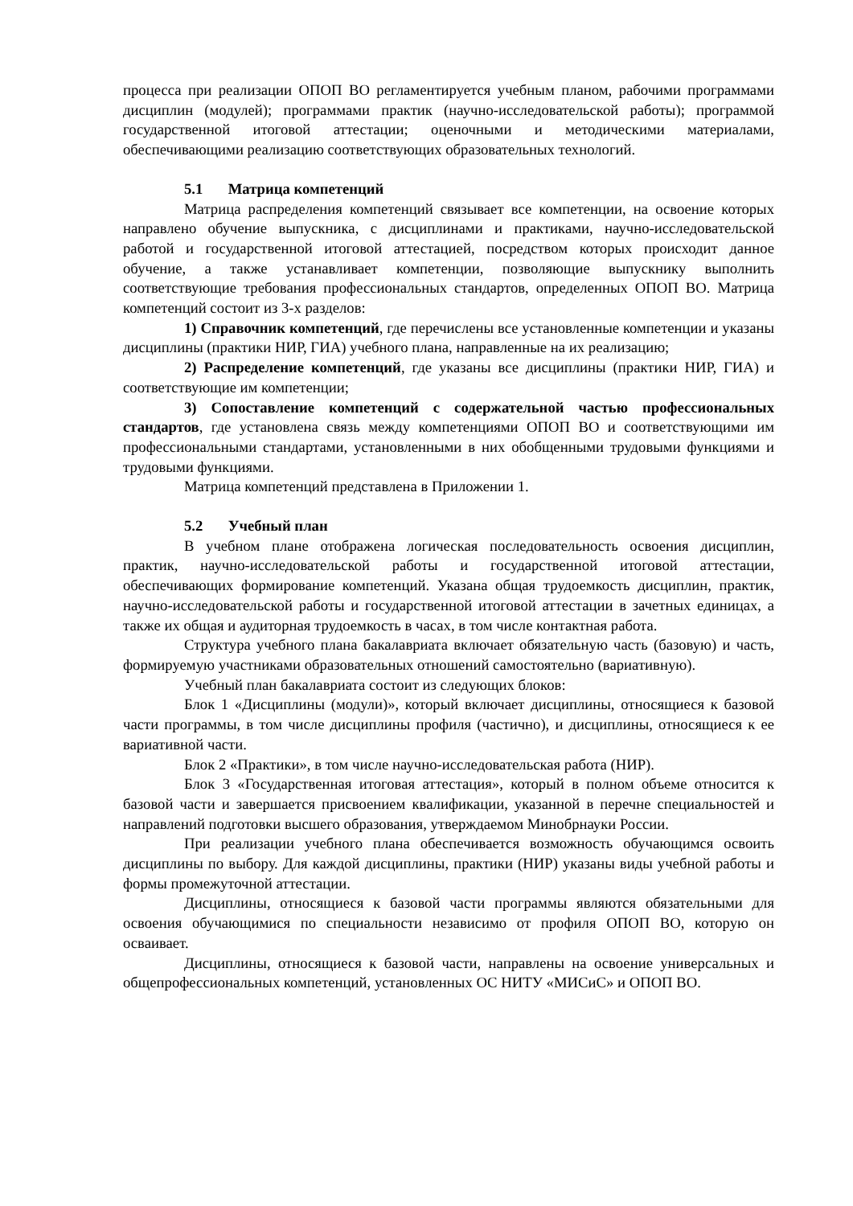процесса при реализации ОПОП ВО регламентируется учебным планом, рабочими программами дисциплин (модулей); программами практик (научно-исследовательской работы); программой государственной итоговой аттестации; оценочными и методическими материалами, обеспечивающими реализацию соответствующих образовательных технологий.
5.1 Матрица компетенций
Матрица распределения компетенций связывает все компетенции, на освоение которых направлено обучение выпускника, с дисциплинами и практиками, научно-исследовательской работой и государственной итоговой аттестацией, посредством которых происходит данное обучение, а также устанавливает компетенции, позволяющие выпускнику выполнить соответствующие требования профессиональных стандартов, определенных ОПОП ВО. Матрица компетенций состоит из 3-х разделов:
1) Справочник компетенций, где перечислены все установленные компетенции и указаны дисциплины (практики НИР, ГИА) учебного плана, направленные на их реализацию;
2) Распределение компетенций, где указаны все дисциплины (практики НИР, ГИА) и соответствующие им компетенции;
3) Сопоставление компетенций с содержательной частью профессиональных стандартов, где установлена связь между компетенциями ОПОП ВО и соответствующими им профессиональными стандартами, установленными в них обобщенными трудовыми функциями и трудовыми функциями.
Матрица компетенций представлена в Приложении 1.
5.2 Учебный план
В учебном плане отображена логическая последовательность освоения дисциплин, практик, научно-исследовательской работы и государственной итоговой аттестации, обеспечивающих формирование компетенций. Указана общая трудоемкость дисциплин, практик, научно-исследовательской работы и государственной итоговой аттестации в зачетных единицах, а также их общая и аудиторная трудоемкость в часах, в том числе контактная работа.
Структура учебного плана бакалавриата включает обязательную часть (базовую) и часть, формируемую участниками образовательных отношений самостоятельно (вариативную).
Учебный план бакалавриата состоит из следующих блоков:
Блок 1 «Дисциплины (модули)», который включает дисциплины, относящиеся к базовой части программы, в том числе дисциплины профиля (частично), и дисциплины, относящиеся к ее вариативной части.
Блок 2 «Практики», в том числе научно-исследовательская работа (НИР).
Блок 3 «Государственная итоговая аттестация», который в полном объеме относится к базовой части и завершается присвоением квалификации, указанной в перечне специальностей и направлений подготовки высшего образования, утверждаемом Минобрнауки России.
При реализации учебного плана обеспечивается возможность обучающимся освоить дисциплины по выбору. Для каждой дисциплины, практики (НИР) указаны виды учебной работы и формы промежуточной аттестации.
Дисциплины, относящиеся к базовой части программы являются обязательными для освоения обучающимися по специальности независимо от профиля ОПОП ВО, которую он осваивает.
Дисциплины, относящиеся к базовой части, направлены на освоение универсальных и общепрофессиональных компетенций, установленных ОС НИТУ «МИСиС» и ОПОП ВО.